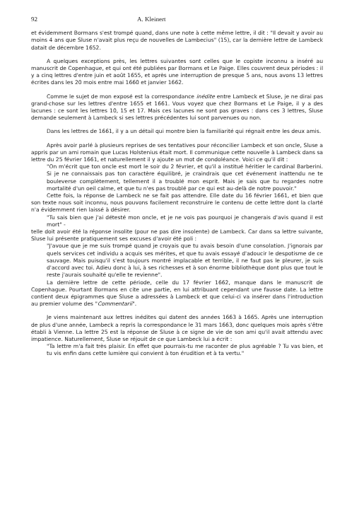92 A. Kleinert
et évidemment Bormans s'est trompé quand, dans une note à cette même lettre, il dit : "Il devait y avoir au moins 4 ans que Sluse n'avait plus reçu de nouvelles de Lambecius" (15), car la dernière lettre de Lambeck datait de décembre 1652.
A quelques exceptions près, les lettres suivantes sont celles que le copiste inconnu a inséré au manuscrit de Copenhague, et qui ont été publiées par Bormans et Le Paige. Elles couvrent deux périodes : il y a cinq lettres d'entre juin et août 1655, et après une interruption de presque 5 ans, nous avons 13 lettres écrites dans les 20 mois entre mai 1660 et janvier 1662.
Comme le sujet de mon exposé est la correspondance inédite entre Lambeck et Sluse, je ne dirai pas grand-chose sur les lettres d'entre 1655 et 1661. Vous voyez que chez Bormans et Le Paige, il y a des lacunes : ce sont les lettres 10, 15 et 17. Mais ces lacunes ne sont pas graves : dans ces 3 lettres, Sluse demande seulement à Lambeck si ses lettres précédentes lui sont parvenues ou non.
Dans les lettres de 1661, il y a un détail qui montre bien la familiarité qui régnait entre les deux amis.
Après avoir parlé à plusieurs reprises de ses tentatives pour réconcilier Lambeck et son oncle, Sluse a appris par un ami romain que Lucas Holstenius était mort. Il communique cette nouvelle à Lambeck dans sa lettre du 25 février 1661, et naturellement il y ajoute un mot de condoléance. Voici ce qu'il dit :
"On m'écrit que ton oncle est mort le soir du 2 février, et qu'il a institué héritier le cardinal Barberini. Si je ne connaissais pas ton caractère équilibré, je craindrais que cet événement inattendu ne te bouleverse complètement, tellement il a troublé mon esprit. Mais je sais que tu regardes notre mortalité d'un oeil calme, et que tu n'es pas troublé par ce qui est au-delà de notre pouvoir."
Cette fois, la réponse de Lambeck ne se fait pas attendre. Elle date du 16 février 1661, et bien que son texte nous soit inconnu, nous pouvons facilement reconstruire le contenu de cette lettre dont la clarté n'a évidemment rien laissé à désirer.
"Tu sais bien que j'ai détesté mon oncle, et je ne vois pas pourquoi je changerais d'avis quand il est mort" -
telle doit avoir été la réponse insolite (pour ne pas dire insolente) de Lambeck. Car dans sa lettre suivante, Sluse lui présente pratiquement ses excuses d'avoir été poli :
"J'avoue que je me suis trompé quand je croyais que tu avais besoin d'une consolation. J'ignorais par quels services cet individu a acquis ses mérites, et que tu avais essayé d'adoucir le despotisme de ce sauvage. Mais puisqu'il s'est toujours montré implacable et terrible, il ne faut pas le pleurer, je suis d'accord avec toi. Adieu donc à lui, à ses richesses et à son énorme bibliothèque dont plus que tout le reste j'aurais souhaité qu'elle te revienne".
La dernière lettre de cette période, celle du 17 février 1662, manque dans le manuscrit de Copenhague. Pourtant Bormans en cite une partie, en lui attribuant cependant une fausse date. La lettre contient deux épigrammes que Sluse a adressées à Lambeck et que celui-ci va insérer dans l'introduction au premier volume des "Commentarii".
Je viens maintenant aux lettres inédites qui datent des années 1663 à 1665. Après une interruption de plus d'une année, Lambeck a repris la correspondance le 31 mars 1663, donc quelques mois après s'être établi à Vienne. La lettre 25 est la réponse de Sluse à ce signe de vie de son ami qu'il avait attendu avec impatience. Naturellement, Sluse se réjouit de ce que Lambeck lui a écrit :
"Ta lettre m'a fait très plaisir. En effet que pourrais-tu me raconter de plus agréable ? Tu vas bien, et tu vis enfin dans cette lumière qui convient à ton érudition et à ta vertu."